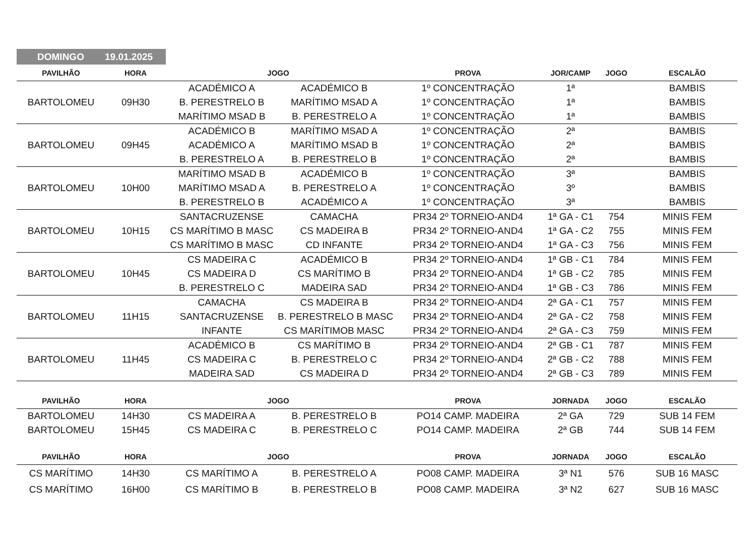DOMINGO 19.01.2025
| PAVILHÃO | HORA | JOGO | | PROVA | JOR/CAMP | JOGO | ESCALÃO |
| --- | --- | --- | --- | --- | --- | --- | --- |
| BARTOLOMEU | 09H30 | ACADÉMICO A | ACADÉMICO B | 1º CONCENTRAÇÃO | 1ª | | BAMBIS |
| | | B. PERESTRELO B | MARÍTIMO MSAD A | 1º CONCENTRAÇÃO | 1ª | | BAMBIS |
| | | MARÍTIMO MSAD B | B. PERESTRELO A | 1º CONCENTRAÇÃO | 1ª | | BAMBIS |
| BARTOLOMEU | 09H45 | ACADÉMICO B | MARÍTIMO MSAD A | 1º CONCENTRAÇÃO | 2ª | | BAMBIS |
| | | ACADÉMICO A | MARÍTIMO MSAD B | 1º CONCENTRAÇÃO | 2ª | | BAMBIS |
| | | B. PERESTRELO A | B. PERESTRELO B | 1º CONCENTRAÇÃO | 2ª | | BAMBIS |
| BARTOLOMEU | 10H00 | MARÍTIMO MSAD B | ACADÉMICO B | 1º CONCENTRAÇÃO | 3ª | | BAMBIS |
| | | MARÍTIMO MSAD A | B. PERESTRELO A | 1º CONCENTRAÇÃO | 3º | | BAMBIS |
| | | B. PERESTRELO B | ACADÉMICO A | 1º CONCENTRAÇÃO | 3ª | | BAMBIS |
| BARTOLOMEU | 10H15 | SANTACRUZENSE | CAMACHA | PR34 2º TORNEIO-AND4 | 1ª GA - C1 | 754 | MINIS FEM |
| | | CS MARÍTIMO B MASC | CS MADEIRA B | PR34 2º TORNEIO-AND4 | 1ª GA - C2 | 755 | MINIS FEM |
| | | CS MARÍTIMO B MASC | CD INFANTE | PR34 2º TORNEIO-AND4 | 1ª GA - C3 | 756 | MINIS FEM |
| BARTOLOMEU | 10H45 | CS MADEIRA C | ACADÉMICO B | PR34 2º TORNEIO-AND4 | 1ª GB - C1 | 784 | MINIS FEM |
| | | CS MADEIRA D | CS MARÍTIMO B | PR34 2º TORNEIO-AND4 | 1ª GB - C2 | 785 | MINIS FEM |
| | | B. PERESTRELO C | MADEIRA SAD | PR34 2º TORNEIO-AND4 | 1ª GB - C3 | 786 | MINIS FEM |
| BARTOLOMEU | 11H15 | CAMACHA | CS MADEIRA B | PR34 2º TORNEIO-AND4 | 2ª GA - C1 | 757 | MINIS FEM |
| | | SANTACRUZENSE | B. PERESTRELO B MASC | PR34 2º TORNEIO-AND4 | 2ª GA - C2 | 758 | MINIS FEM |
| | | INFANTE | CS MARÍTIMOB MASC | PR34 2º TORNEIO-AND4 | 2ª GA - C3 | 759 | MINIS FEM |
| BARTOLOMEU | 11H45 | ACADÉMICO B | CS MARÍTIMO B | PR34 2º TORNEIO-AND4 | 2ª GB - C1 | 787 | MINIS FEM |
| | | CS MADEIRA C | B. PERESTRELO C | PR34 2º TORNEIO-AND4 | 2ª GB - C2 | 788 | MINIS FEM |
| | | MADEIRA SAD | CS MADEIRA D | PR34 2º TORNEIO-AND4 | 2ª GB - C3 | 789 | MINIS FEM |
| PAVILHÃO | HORA | JOGO | | PROVA | JORNADA | JOGO | ESCALÃO |
| BARTOLOMEU | 14H30 | CS MADEIRA A | B. PERESTRELO B | PO14 CAMP. MADEIRA | 2ª GA | 729 | SUB 14 FEM |
| BARTOLOMEU | 15H45 | CS MADEIRA C | B. PERESTRELO C | PO14 CAMP. MADEIRA | 2ª GB | 744 | SUB 14 FEM |
| PAVILHÃO | HORA | JOGO | | PROVA | JORNADA | JOGO | ESCALÃO |
| CS MARÍTIMO | 14H30 | CS MARÍTIMO A | B. PERESTRELO A | PO08 CAMP. MADEIRA | 3ª N1 | 576 | SUB 16 MASC |
| CS MARÍTIMO | 16H00 | CS MARÍTIMO B | B. PERESTRELO B | PO08 CAMP. MADEIRA | 3ª N2 | 627 | SUB 16 MASC |